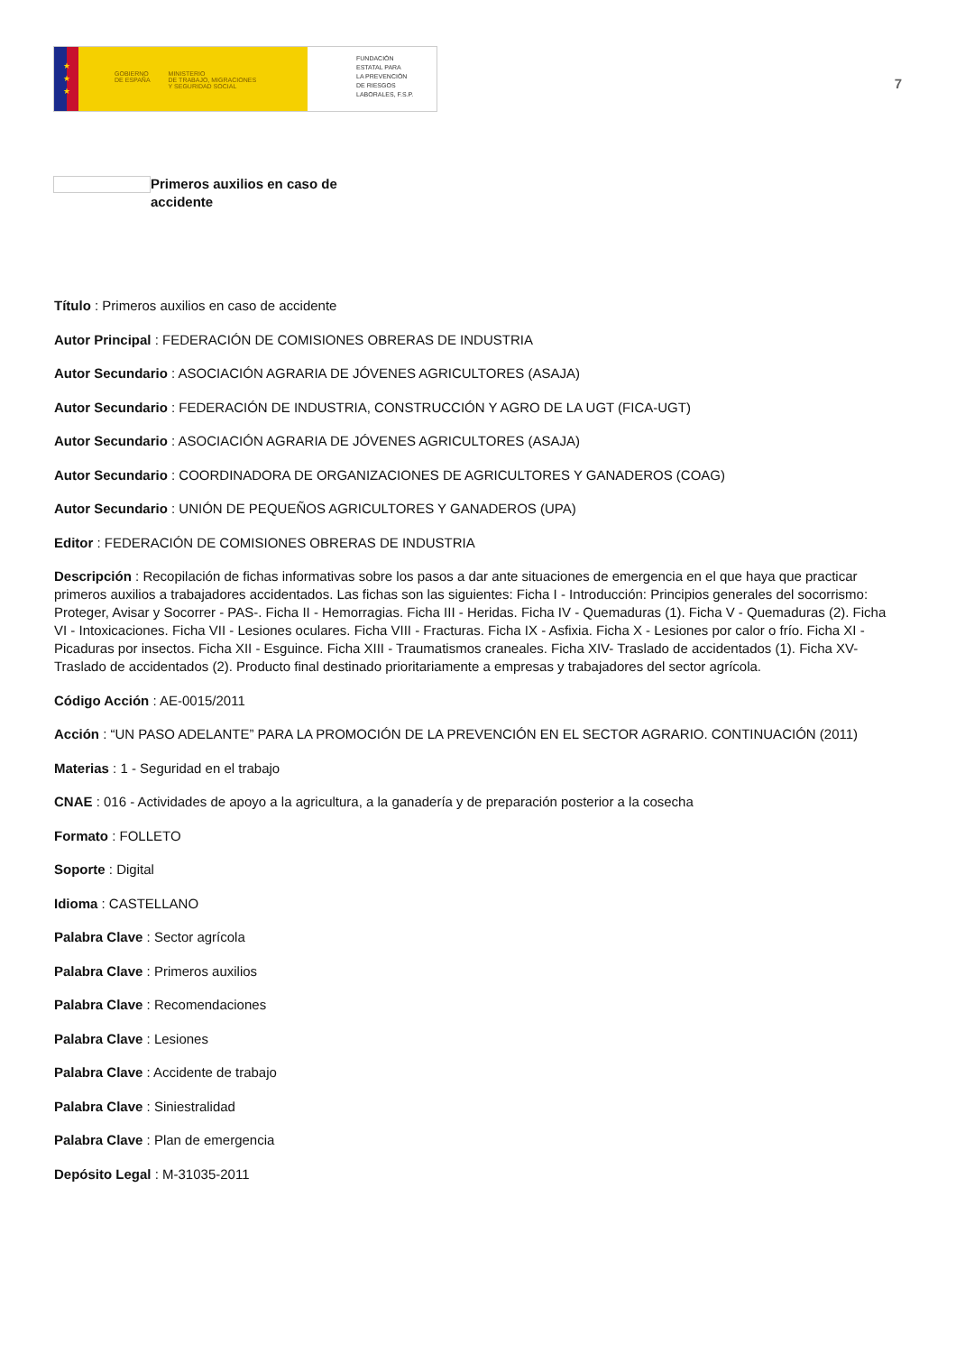★
★
★
GOBIERNO
DE ESPAÑA MINISTERIO
DE TRABAJO, MIGRACIONES
Y SEGURIDAD SOCIAL
FUNDACIÓN
ESTATAL PARA
LA PREVENCIÓN
DE RIESGOS
LABORALES, F.S.P.
7
Primeros auxilios en caso de accidente
Título : Primeros auxilios en caso de accidente
Autor Principal : FEDERACIÓN DE COMISIONES OBRERAS DE INDUSTRIA
Autor Secundario : ASOCIACIÓN AGRARIA DE JÓVENES AGRICULTORES (ASAJA)
Autor Secundario : FEDERACIÓN DE INDUSTRIA, CONSTRUCCIÓN Y AGRO DE LA UGT (FICA-UGT)
Autor Secundario : ASOCIACIÓN AGRARIA DE JÓVENES AGRICULTORES (ASAJA)
Autor Secundario : COORDINADORA DE ORGANIZACIONES DE AGRICULTORES Y GANADEROS (COAG)
Autor Secundario : UNIÓN DE PEQUEÑOS AGRICULTORES Y GANADEROS (UPA)
Editor : FEDERACIÓN DE COMISIONES OBRERAS DE INDUSTRIA
Descripción : Recopilación de fichas informativas sobre los pasos a dar ante situaciones de emergencia en el que haya que practicar primeros auxilios a trabajadores accidentados. Las fichas son las siguientes: Ficha I - Introducción: Principios generales del socorrismo: Proteger, Avisar y Socorrer - PAS-. Ficha II - Hemorragias. Ficha III - Heridas. Ficha IV - Quemaduras (1). Ficha V - Quemaduras (2). Ficha VI - Intoxicaciones. Ficha VII - Lesiones oculares. Ficha VIII - Fracturas. Ficha IX - Asfixia. Ficha X - Lesiones por calor o frío. Ficha XI - Picaduras por insectos. Ficha XII - Esguince. Ficha XIII - Traumatismos craneales. Ficha XIV- Traslado de accidentados (1). Ficha XV- Traslado de accidentados (2). Producto final destinado prioritariamente a empresas y trabajadores del sector agrícola.
Código Acción : AE-0015/2011
Acción : “UN PASO ADELANTE” PARA LA PROMOCIÓN DE LA PREVENCIÓN EN EL SECTOR AGRARIO. CONTINUACIÓN (2011)
Materias : 1 - Seguridad en el trabajo
CNAE : 016 - Actividades de apoyo a la agricultura, a la ganadería y de preparación posterior a la cosecha
Formato : FOLLETO
Soporte : Digital
Idioma : CASTELLANO
Palabra Clave : Sector agrícola
Palabra Clave : Primeros auxilios
Palabra Clave : Recomendaciones
Palabra Clave : Lesiones
Palabra Clave : Accidente de trabajo
Palabra Clave : Siniestralidad
Palabra Clave : Plan de emergencia
Depósito Legal : M-31035-2011